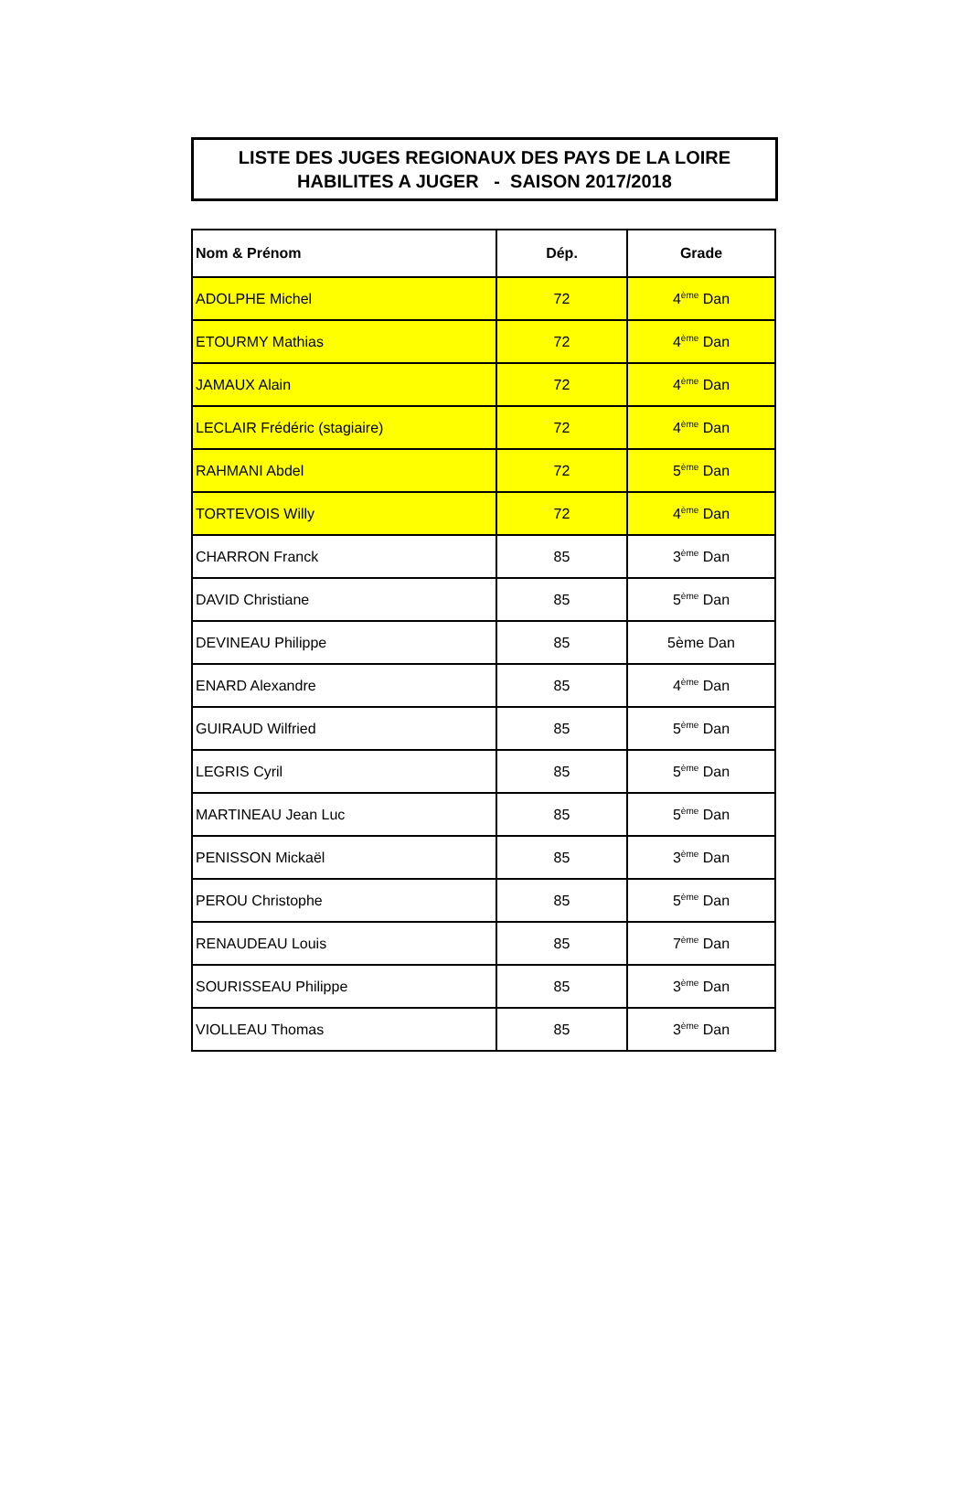LISTE DES JUGES REGIONAUX DES PAYS DE LA LOIRE
HABILITES A JUGER - SAISON 2017/2018
| Nom & Prénom | Dép. | Grade |
| --- | --- | --- |
| ADOLPHE Michel | 72 | 4<sup>ème</sup> Dan |
| ETOURMY Mathias | 72 | 4<sup>ème</sup> Dan |
| JAMAUX Alain | 72 | 4<sup>ème</sup> Dan |
| LECLAIR Frédéric (stagiaire) | 72 | 4<sup>ème</sup> Dan |
| RAHMANI Abdel | 72 | 5<sup>ème</sup> Dan |
| TORTEVOIS Willy | 72 | 4<sup>ème</sup> Dan |
| CHARRON Franck | 85 | 3<sup>ème</sup> Dan |
| DAVID Christiane | 85 | 5<sup>ème</sup> Dan |
| DEVINEAU Philippe | 85 | 5ème Dan |
| ENARD Alexandre | 85 | 4<sup>ème</sup> Dan |
| GUIRAUD Wilfried | 85 | 5<sup>ème</sup> Dan |
| LEGRIS Cyril | 85 | 5<sup>ème</sup> Dan |
| MARTINEAU Jean Luc | 85 | 5<sup>ème</sup> Dan |
| PENISSON Mickaël | 85 | 3<sup>ème</sup> Dan |
| PEROU Christophe | 85 | 5<sup>ème</sup> Dan |
| RENAUDEAU Louis | 85 | 7<sup>ème</sup> Dan |
| SOURISSEAU Philippe | 85 | 3<sup>ème</sup> Dan |
| VIOLLEAU Thomas | 85 | 3<sup>ème</sup> Dan |